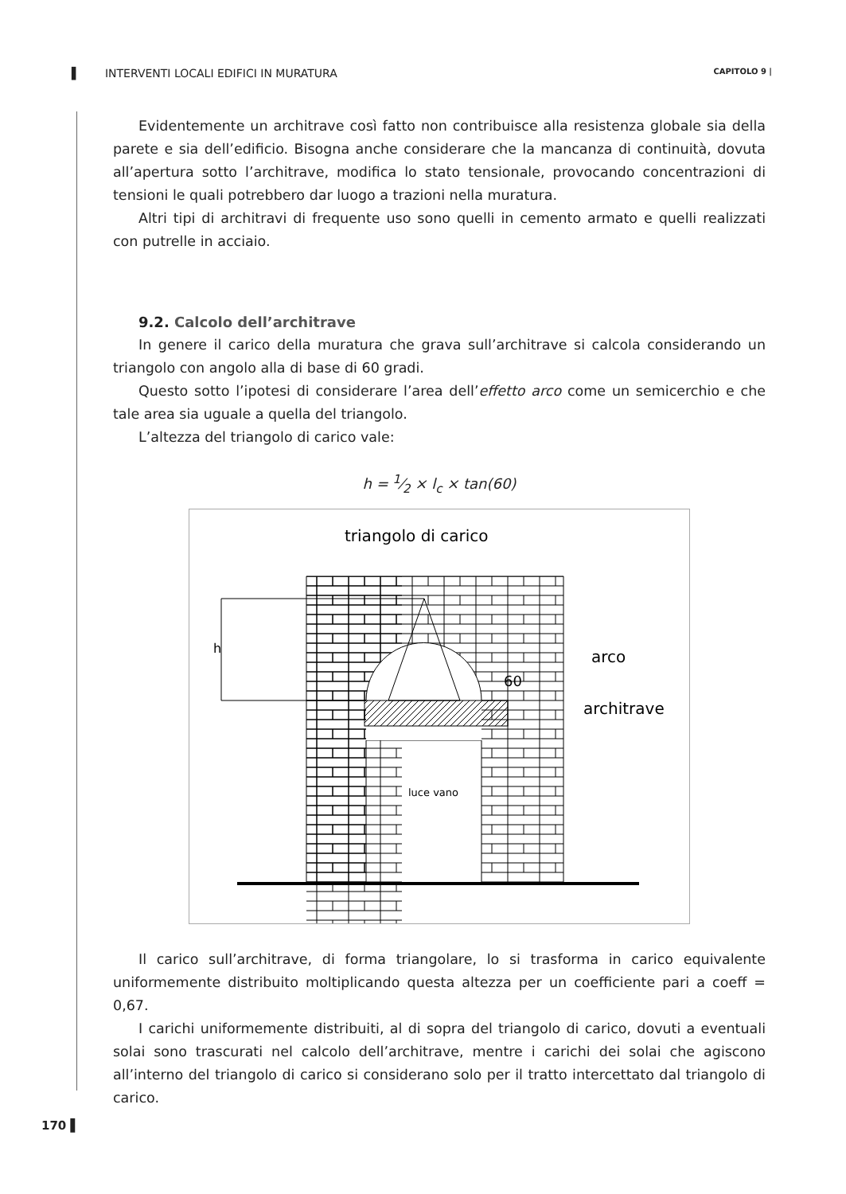▌ INTERVENTI LOCALI EDIFICI IN MURATURA CAPITOLO 9 |
Evidentemente un architrave così fatto non contribuisce alla resistenza globale sia della parete e sia dell’edificio. Bisogna anche considerare che la mancanza di continuità, dovuta all’apertura sotto l’architrave, modifica lo stato tensionale, provocando concentrazioni di tensioni le quali potrebbero dar luogo a trazioni nella muratura.
Altri tipi di architravi di frequente uso sono quelli in cemento armato e quelli realizzati con putrelle in acciaio.
9.2. Calcolo dell’architrave
In genere il carico della muratura che grava sull’architrave si calcola considerando un triangolo con angolo alla di base di 60 gradi.
Questo sotto l’ipotesi di considerare l’area dell’effetto arco come un semicerchio e che tale area sia uguale a quella del triangolo.
L’altezza del triangolo di carico vale:
h = 1⁄2 × l<sub>c</sub> × tan(60)
h
triangolo di carico
arco
60
architrave
luce vano
Il carico sull’architrave, di forma triangolare, lo si trasforma in carico equivalente uniformemente distribuito moltiplicando questa altezza per un coefficiente pari a coeff = 0,67.
I carichi uniformemente distribuiti, al di sopra del triangolo di carico, dovuti a eventuali solai sono trascurati nel calcolo dell’architrave, mentre i carichi dei solai che agiscono all’interno del triangolo di carico si considerano solo per il tratto intercettato dal triangolo di carico.
170 ▌